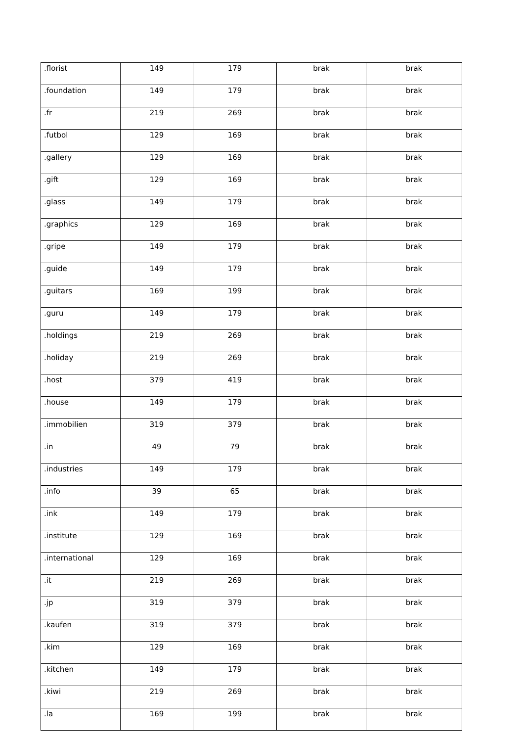| .florist | 149 | 179 | brak | brak |
| .foundation | 149 | 179 | brak | brak |
| .fr | 219 | 269 | brak | brak |
| .futbol | 129 | 169 | brak | brak |
| .gallery | 129 | 169 | brak | brak |
| .gift | 129 | 169 | brak | brak |
| .glass | 149 | 179 | brak | brak |
| .graphics | 129 | 169 | brak | brak |
| .gripe | 149 | 179 | brak | brak |
| .guide | 149 | 179 | brak | brak |
| .guitars | 169 | 199 | brak | brak |
| .guru | 149 | 179 | brak | brak |
| .holdings | 219 | 269 | brak | brak |
| .holiday | 219 | 269 | brak | brak |
| .host | 379 | 419 | brak | brak |
| .house | 149 | 179 | brak | brak |
| .immobilien | 319 | 379 | brak | brak |
| .in | 49 | 79 | brak | brak |
| .industries | 149 | 179 | brak | brak |
| .info | 39 | 65 | brak | brak |
| .ink | 149 | 179 | brak | brak |
| .institute | 129 | 169 | brak | brak |
| .international | 129 | 169 | brak | brak |
| .it | 219 | 269 | brak | brak |
| .jp | 319 | 379 | brak | brak |
| .kaufen | 319 | 379 | brak | brak |
| .kim | 129 | 169 | brak | brak |
| .kitchen | 149 | 179 | brak | brak |
| .kiwi | 219 | 269 | brak | brak |
| .la | 169 | 199 | brak | brak |